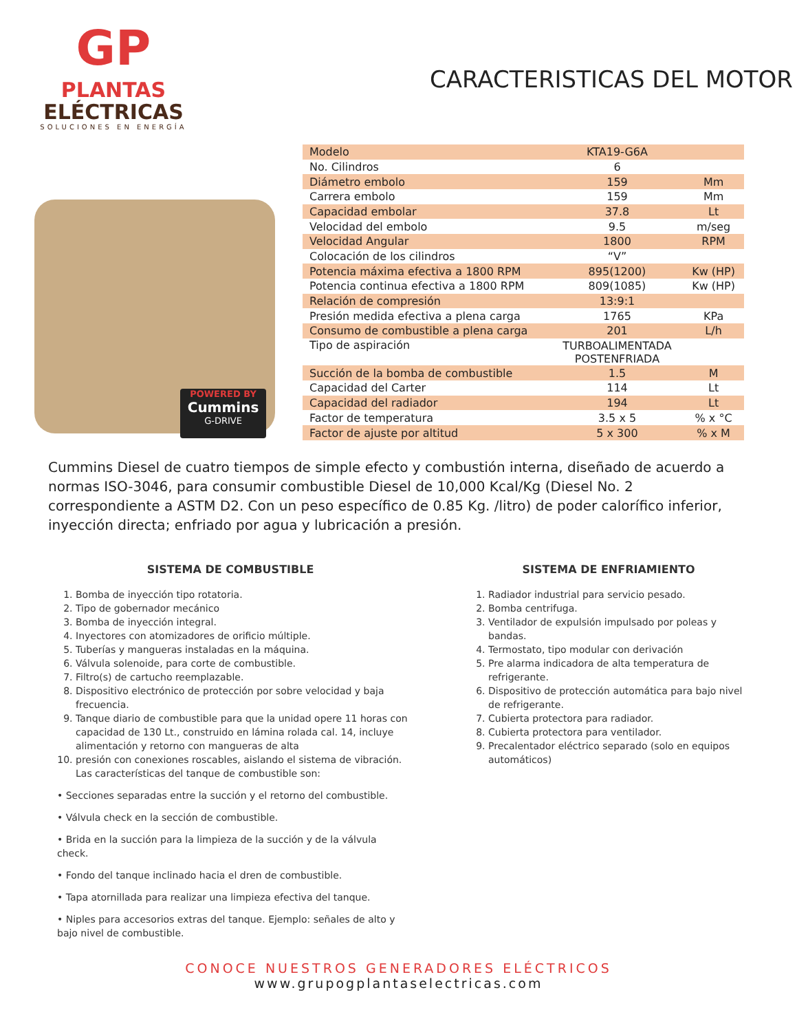GP
PLANTAS
ELÉCTRICAS
SOLUCIONES EN ENERGÍA
CARACTERISTICAS DEL MOTOR
POWERED BY
Cummins
G-DRIVE
| Modelo | KTA19-G6A | |
| No. Cilindros | 6 | |
| Diámetro embolo | 159 | Mm |
| Carrera embolo | 159 | Mm |
| Capacidad embolar | 37.8 | Lt |
| Velocidad del embolo | 9.5 | m/seg |
| Velocidad Angular | 1800 | RPM |
| Colocación de los cilindros | “V” | |
| Potencia máxima efectiva a 1800 RPM | 895(1200) | Kw (HP) |
| Potencia continua efectiva a 1800 RPM | 809(1085) | Kw (HP) |
| Relación de compresión | 13:9:1 | |
| Presión medida efectiva a plena carga | 1765 | KPa |
| Consumo de combustible a plena carga | 201 | L/h |
| Tipo de aspiración | TURBOALIMENTADA POSTENFRIADA | |
| Succión de la bomba de combustible | 1.5 | M |
| Capacidad del Carter | 114 | Lt |
| Capacidad del radiador | 194 | Lt |
| Factor de temperatura | 3.5 x 5 | % x °C |
| Factor de ajuste por altitud | 5 x 300 | % x M |
Cummins Diesel de cuatro tiempos de simple efecto y combustión interna, diseñado de acuerdo a normas ISO-3046, para consumir combustible Diesel de 10,000 Kcal/Kg (Diesel No. 2 correspondiente a ASTM D2. Con un peso específico de 0.85 Kg. /litro) de poder calorífico inferior, inyección directa; enfriado por agua y lubricación a presión.
SISTEMA DE COMBUSTIBLE
1. Bomba de inyección tipo rotatoria.
2. Tipo de gobernador mecánico
3. Bomba de inyección integral.
4. Inyectores con atomizadores de orificio múltiple.
5. Tuberías y mangueras instaladas en la máquina.
6. Válvula solenoide, para corte de combustible.
7. Filtro(s) de cartucho reemplazable.
8. Dispositivo electrónico de protección por sobre velocidad y baja frecuencia.
9. Tanque diario de combustible para que la unidad opere 11 horas con capacidad de 130 Lt., construido en lámina rolada cal. 14, incluye alimentación y retorno con mangueras de alta
10. presión con conexiones roscables, aislando el sistema de vibración. Las características del tanque de combustible son:
• Secciones separadas entre la succión y el retorno del combustible.
• Válvula check en la sección de combustible.
• Brida en la succión para la limpieza de la succión y de la válvula check.
• Fondo del tanque inclinado hacia el dren de combustible.
• Tapa atornillada para realizar una limpieza efectiva del tanque.
• Niples para accesorios extras del tanque. Ejemplo: señales de alto y bajo nivel de combustible.
SISTEMA DE ENFRIAMIENTO
1. Radiador industrial para servicio pesado.
2. Bomba centrifuga.
3. Ventilador de expulsión impulsado por poleas y bandas.
4. Termostato, tipo modular con derivación
5. Pre alarma indicadora de alta temperatura de refrigerante.
6. Dispositivo de protección automática para bajo nivel de refrigerante.
7. Cubierta protectora para radiador.
8. Cubierta protectora para ventilador.
9. Precalentador eléctrico separado (solo en equipos automáticos)
CONOCE NUESTROS GENERADORES ELÉCTRICOS
www.grupogplantaselectricas.com